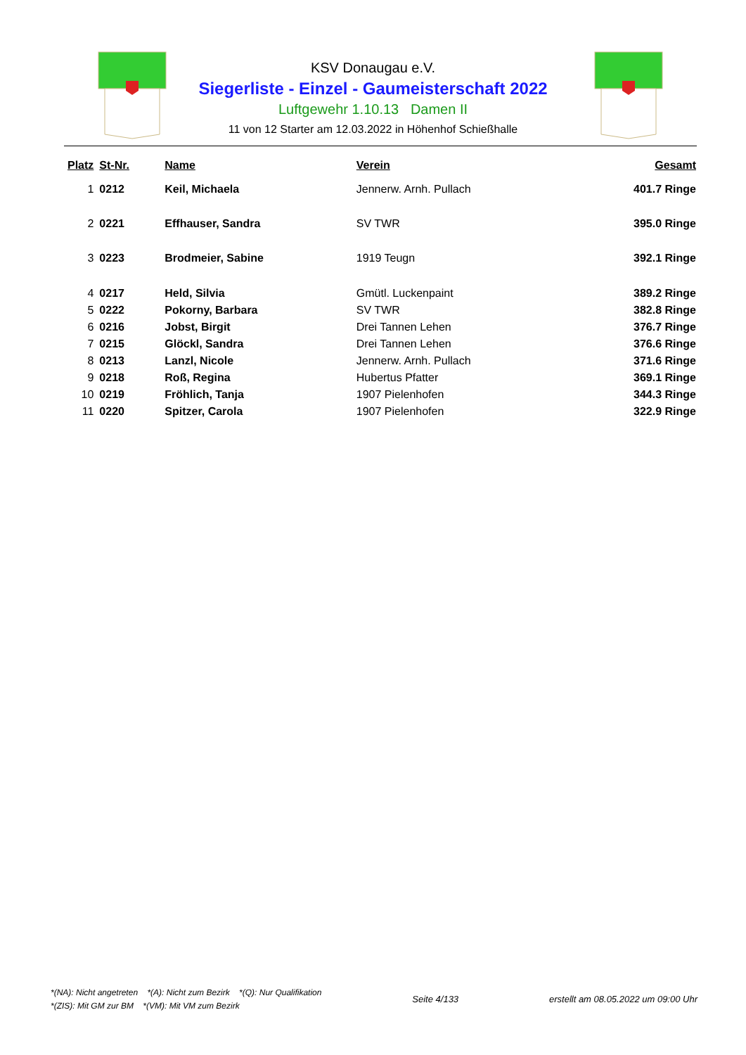KSV Donaugau e.V.
Siegerliste - Einzel - Gaumeisterschaft 2022
Luftgewehr 1.10.13 Damen II
11 von 12 Starter am 12.03.2022 in Höhenhof Schießhalle
| Platz | St-Nr. | Name | Verein | Gesamt |
| --- | --- | --- | --- | --- |
| 1 | 0212 | Keil, Michaela | Jennerw. Arnh. Pullach | 401.7 Ringe |
| 2 | 0221 | Effhauser, Sandra | SV TWR | 395.0 Ringe |
| 3 | 0223 | Brodmeier, Sabine | 1919 Teugn | 392.1 Ringe |
| 4 | 0217 | Held, Silvia | Gmütl. Luckenpaint | 389.2 Ringe |
| 5 | 0222 | Pokorny, Barbara | SV TWR | 382.8 Ringe |
| 6 | 0216 | Jobst, Birgit | Drei Tannen Lehen | 376.7 Ringe |
| 7 | 0215 | Glöckl, Sandra | Drei Tannen Lehen | 376.6 Ringe |
| 8 | 0213 | Lanzl, Nicole | Jennerw. Arnh. Pullach | 371.6 Ringe |
| 9 | 0218 | Roß, Regina | Hubertus Pfatter | 369.1 Ringe |
| 10 | 0219 | Fröhlich, Tanja | 1907 Pielenhofen | 344.3 Ringe |
| 11 | 0220 | Spitzer, Carola | 1907 Pielenhofen | 322.9 Ringe |
*(NA): Nicht angetreten *(A): Nicht zum Bezirk *(Q): Nur Qualifikation
*(ZIS): Mit GM zur BM *(VM): Mit VM zum Bezirk
Seite 4/133 erstellt am 08.05.2022 um 09:00 Uhr